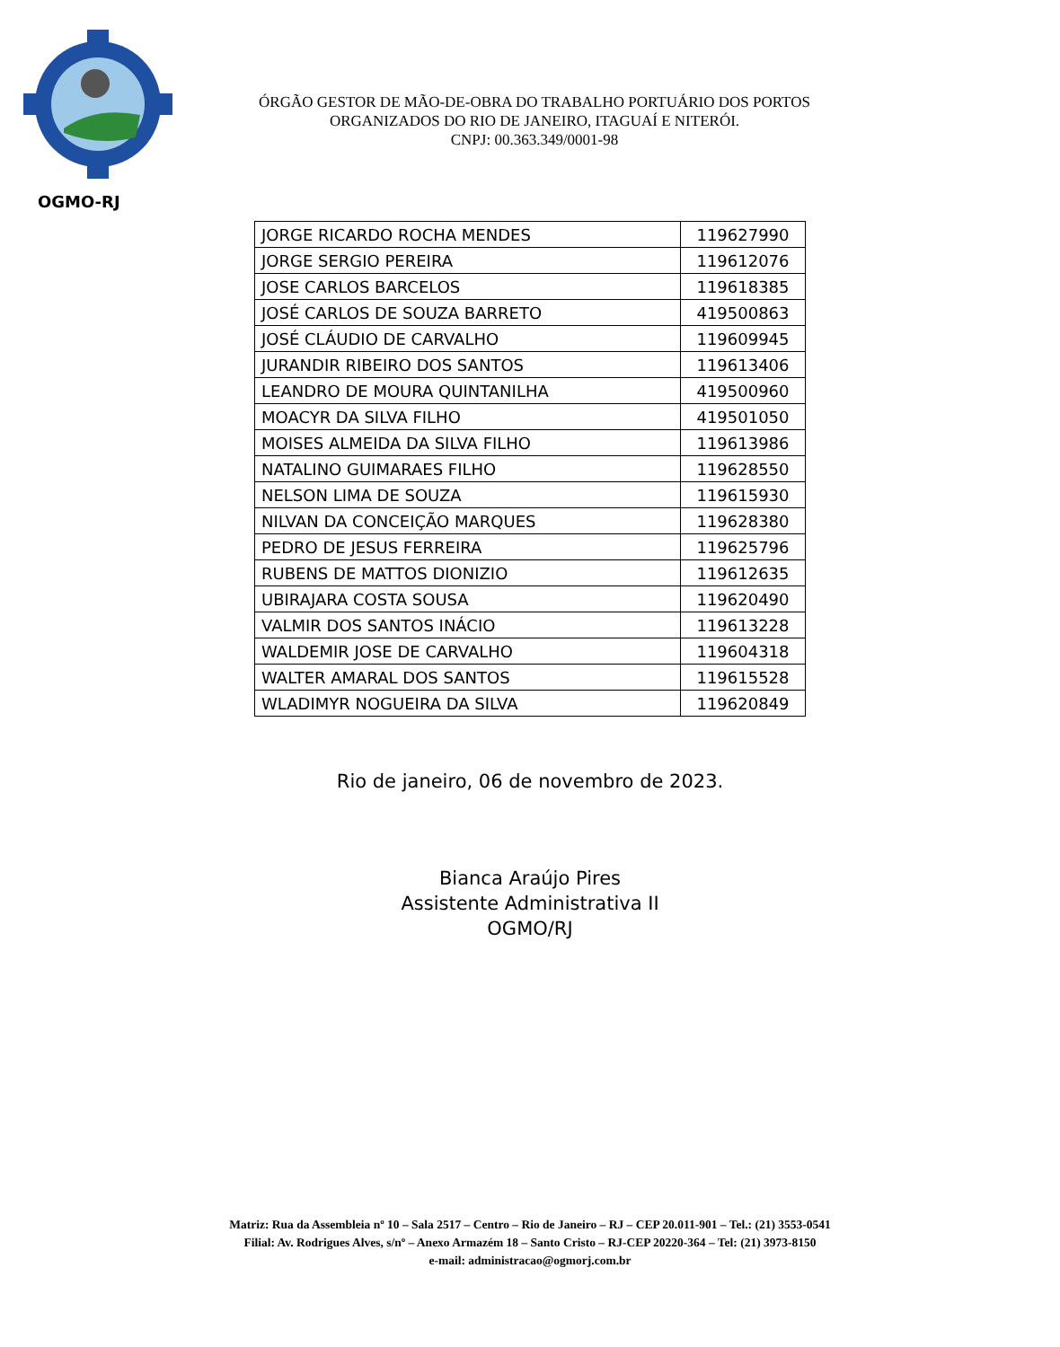OGMO-RJ
ÓRGÃO GESTOR DE MÃO-DE-OBRA DO TRABALHO PORTUÁRIO DOS PORTOS
ORGANIZADOS DO RIO DE JANEIRO, ITAGUAÍ E NITERÓI.
CNPJ: 00.363.349/0001-98
| JORGE RICARDO ROCHA MENDES | 119627990 |
| JORGE SERGIO PEREIRA | 119612076 |
| JOSE CARLOS BARCELOS | 119618385 |
| JOSÉ CARLOS DE SOUZA BARRETO | 419500863 |
| JOSÉ CLÁUDIO DE CARVALHO | 119609945 |
| JURANDIR RIBEIRO DOS SANTOS | 119613406 |
| LEANDRO DE MOURA QUINTANILHA | 419500960 |
| MOACYR DA SILVA FILHO | 419501050 |
| MOISES ALMEIDA DA SILVA FILHO | 119613986 |
| NATALINO GUIMARAES FILHO | 119628550 |
| NELSON LIMA DE SOUZA | 119615930 |
| NILVAN DA CONCEIÇÃO MARQUES | 119628380 |
| PEDRO DE JESUS FERREIRA | 119625796 |
| RUBENS DE MATTOS DIONIZIO | 119612635 |
| UBIRAJARA COSTA SOUSA | 119620490 |
| VALMIR DOS SANTOS INÁCIO | 119613228 |
| WALDEMIR JOSE DE CARVALHO | 119604318 |
| WALTER AMARAL DOS SANTOS | 119615528 |
| WLADIMYR NOGUEIRA DA SILVA | 119620849 |
Rio de janeiro, 06 de novembro de 2023.
Bianca Araújo Pires
Assistente Administrativa II
OGMO/RJ
Matriz: Rua da Assembleia nº 10 – Sala 2517 – Centro – Rio de Janeiro – RJ – CEP 20.011-901 – Tel.: (21) 3553-0541
Filial: Av. Rodrigues Alves, s/nº – Anexo Armazém 18 – Santo Cristo – RJ-CEP 20220-364 – Tel: (21) 3973-8150
e-mail: administracao@ogmorj.com.br